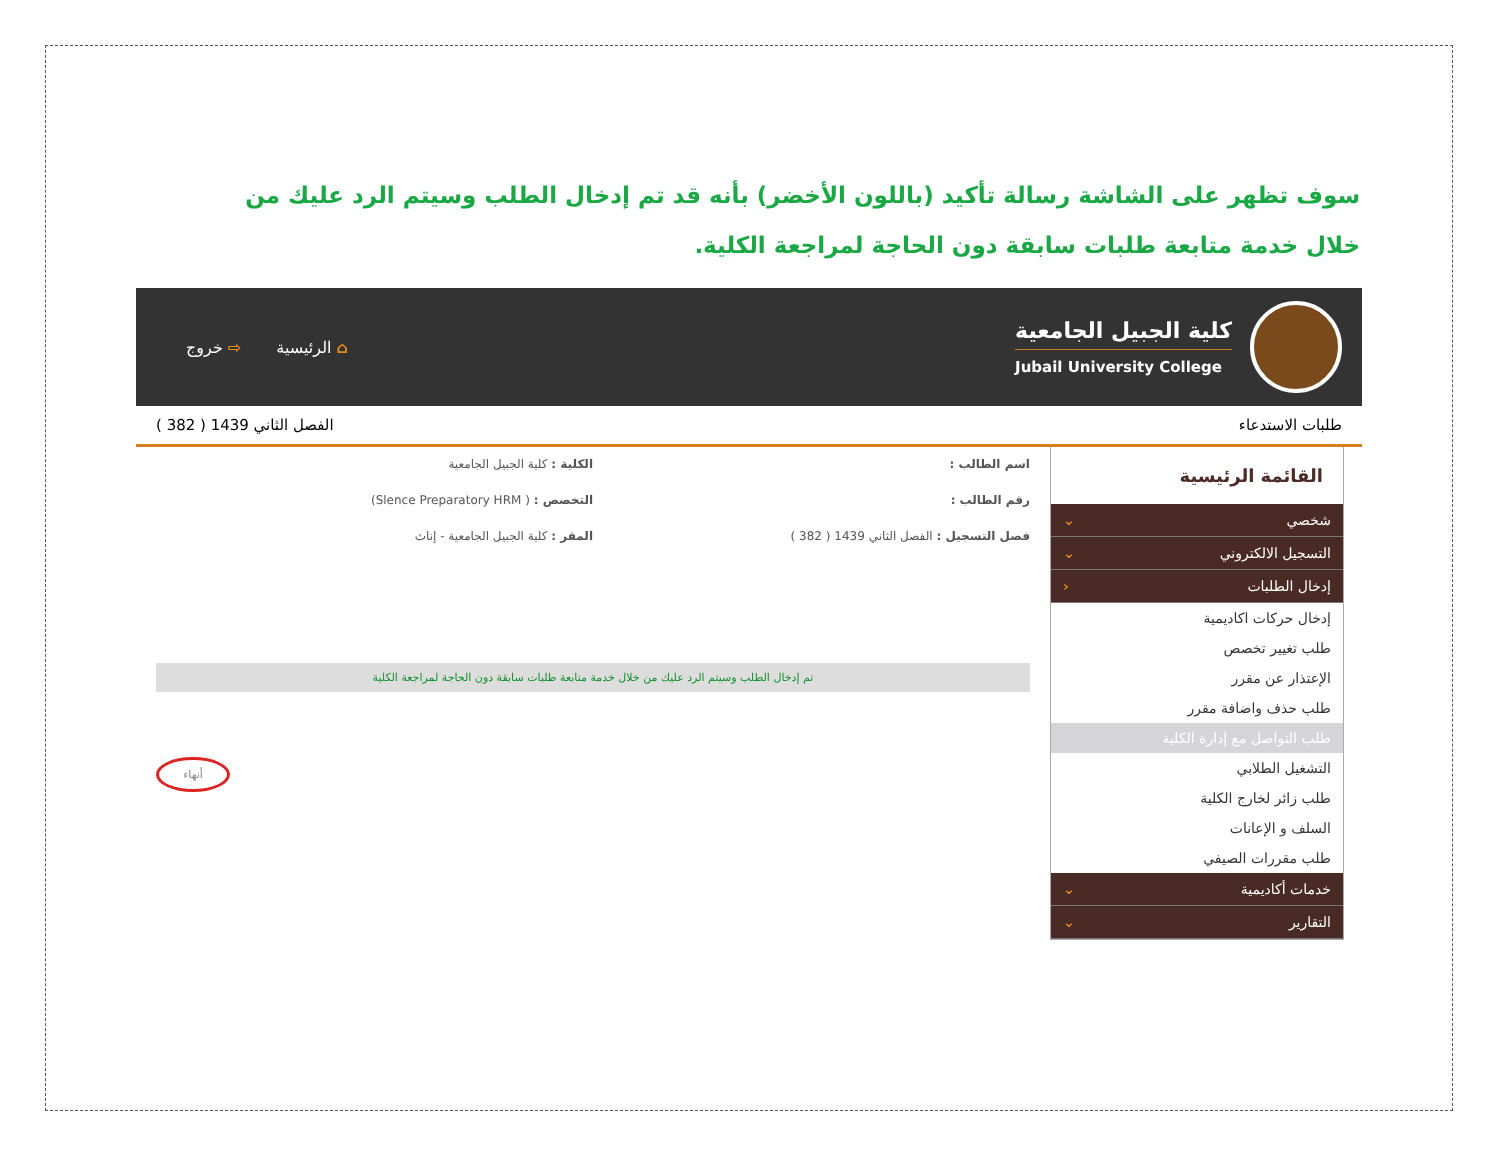سوف تظهر على الشاشة رسالة تأكيد (باللون الأخضر) بأنه قد تم إدخال الطلب وسيتم الرد عليك من خلال خدمة متابعة طلبات سابقة دون الحاجة لمراجعة الكلية.
كلية الجبيل الجامعية
Jubail University College
⌂ الرئيسية ⇨ خروج
طلبات الاستدعاء الفصل الثاني 1439 ( 382 )
القائمة الرئيسية
شخصي ⌄
التسجيل الالكتروني ⌄
إدخال الطلبات ‹
إدخال حركات اكاديمية
طلب تغيير تخصص
الإعتذار عن مقرر
طلب حذف واضافة مقرر
طلب التواصل مع إدارة الكلية
التشغيل الطلابي
طلب زائر لخارج الكلية
السلف و الإعانات
طلب مقررات الصيفي
خدمات أكاديمية ⌄
التقارير ⌄
اسم الطالب : الكلية : كلية الجبيل الجامعية
رقم الطالب : التخصص : ( Slence Preparatory HRM)
فصل التسجيل : الفصل الثاني 1439 ( 382 )
المقر : كلية الجبيل الجامعية - إناث
تم إدخال الطلب وسيتم الرد عليك من خلال خدمة متابعة طلبات سابقة دون الحاجة لمراجعة الكلية
أنهاء